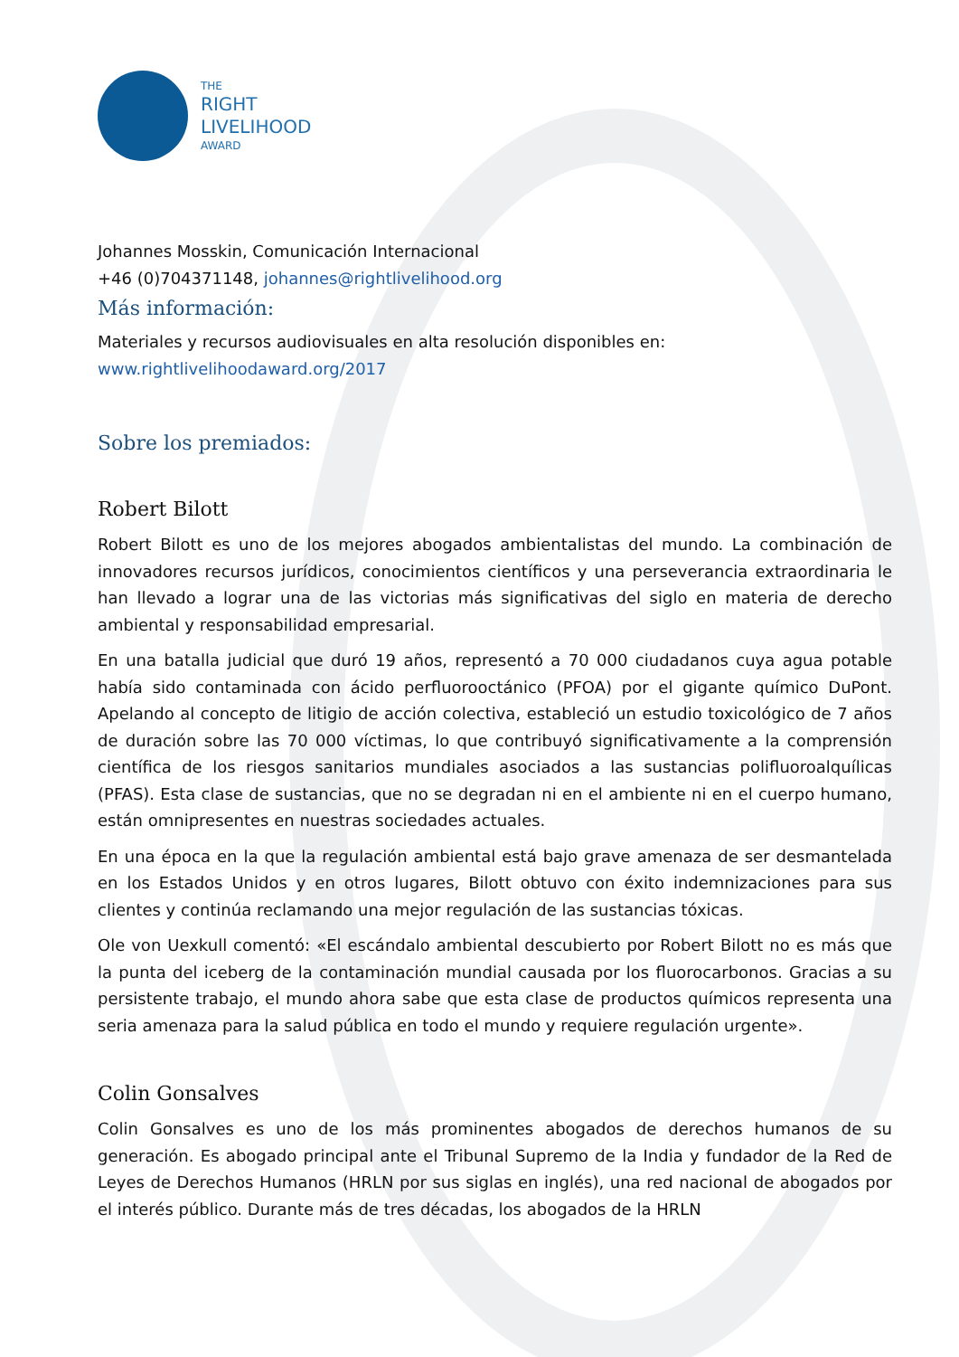THE
RIGHT
LIVELIHOOD
AWARD
Johannes Mosskin, Comunicación Internacional
+46 (0)704371148, johannes@rightlivelihood.org
Más información:
Materiales y recursos audiovisuales en alta resolución disponibles en:
www.rightlivelihoodaward.org/2017
Sobre los premiados:
Robert Bilott
Robert Bilott es uno de los mejores abogados ambientalistas del mundo. La combinación de innovadores recursos jurídicos, conocimientos científicos y una perseverancia extraordinaria le han llevado a lograr una de las victorias más significativas del siglo en materia de derecho ambiental y responsabilidad empresarial.
En una batalla judicial que duró 19 años, representó a 70 000 ciudadanos cuya agua potable había sido contaminada con ácido perfluorooctánico (PFOA) por el gigante químico DuPont. Apelando al concepto de litigio de acción colectiva, estableció un estudio toxicológico de 7 años de duración sobre las 70 000 víctimas, lo que contribuyó significativamente a la comprensión científica de los riesgos sanitarios mundiales asociados a las sustancias polifluoroalquílicas (PFAS). Esta clase de sustancias, que no se degradan ni en el ambiente ni en el cuerpo humano, están omnipresentes en nuestras sociedades actuales.
En una época en la que la regulación ambiental está bajo grave amenaza de ser desmantelada en los Estados Unidos y en otros lugares, Bilott obtuvo con éxito indemnizaciones para sus clientes y continúa reclamando una mejor regulación de las sustancias tóxicas.
Ole von Uexkull comentó: «El escándalo ambiental descubierto por Robert Bilott no es más que la punta del iceberg de la contaminación mundial causada por los fluorocarbonos. Gracias a su persistente trabajo, el mundo ahora sabe que esta clase de productos químicos representa una seria amenaza para la salud pública en todo el mundo y requiere regulación urgente».
Colin Gonsalves
Colin Gonsalves es uno de los más prominentes abogados de derechos humanos de su generación. Es abogado principal ante el Tribunal Supremo de la India y fundador de la Red de Leyes de Derechos Humanos (HRLN por sus siglas en inglés), una red nacional de abogados por el interés público. Durante más de tres décadas, los abogados de la HRLN